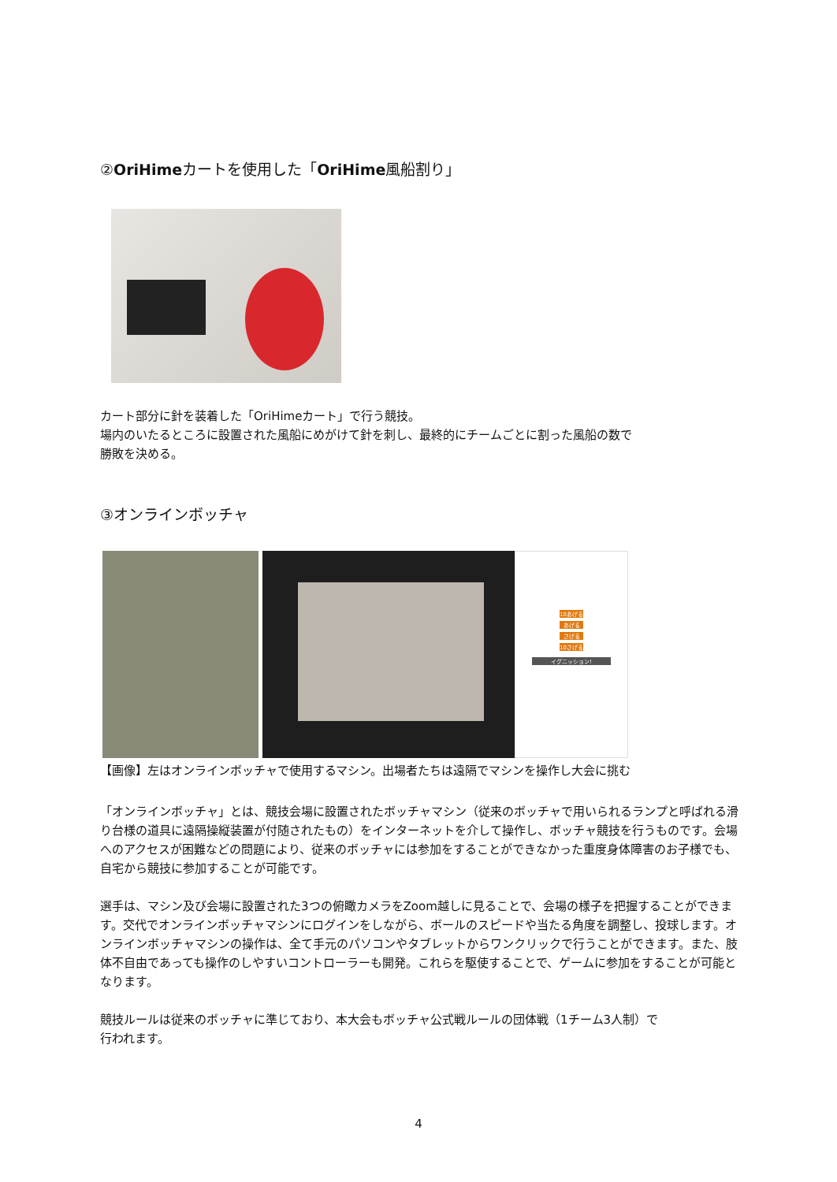②OriHimeカートを使用した「OriHime風船割り」
カート部分に針を装着した「OriHimeカート」で行う競技。
場内のいたるところに設置された風船にめがけて針を刺し、最終的にチームごとに割った風船の数で
勝敗を決める。
③オンラインボッチャ
10あげる
あげる
さげる
10さげる
イグニッション!
【画像】左はオンラインボッチャで使用するマシン。出場者たちは遠隔でマシンを操作し大会に挑む
「オンラインボッチャ」とは、競技会場に設置されたボッチャマシン（従来のボッチャで用いられるランプと呼ばれる滑り台様の道具に遠隔操縦装置が付随されたもの）をインターネットを介して操作し、ボッチャ競技を行うものです。会場へのアクセスが困難などの問題により、従来のボッチャには参加をすることができなかった重度身体障害のお子様でも、自宅から競技に参加することが可能です。
選手は、マシン及び会場に設置された3つの俯瞰カメラをZoom越しに見ることで、会場の様子を把握することができます。交代でオンラインボッチャマシンにログインをしながら、ボールのスピードや当たる角度を調整し、投球します。オンラインボッチャマシンの操作は、全て手元のパソコンやタブレットからワンクリックで行うことができます。また、肢体不自由であっても操作のしやすいコントローラーも開発。これらを駆使することで、ゲームに参加をすることが可能となります。
競技ルールは従来のボッチャに準じており、本大会もボッチャ公式戦ルールの団体戦（1チーム3人制）で
行われます。
4